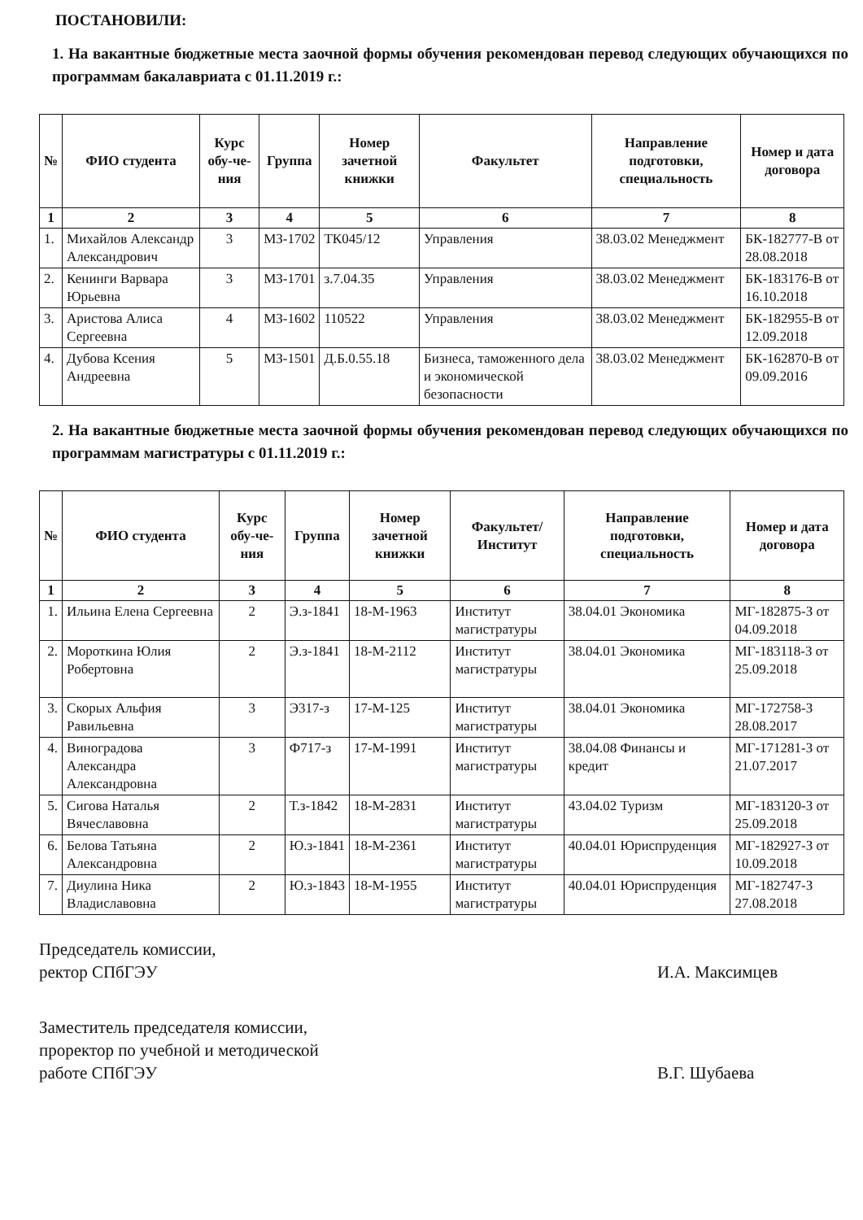ПОСТАНОВИЛИ:
1. На вакантные бюджетные места заочной формы обучения рекомендован перевод следующих обучающихся по программам бакалавриата с 01.11.2019 г.:
| № | ФИО студента | Курс обу-че-ния | Группа | Номер зачетной книжки | Факультет | Направление подготовки, специальность | Номер и дата договора |
| --- | --- | --- | --- | --- | --- | --- | --- |
| 1 | 2 | 3 | 4 | 5 | 6 | 7 | 8 |
| 1. | Михайлов Александр Александрович | 3 | МЗ-1702 | ТК045/12 | Управления | 38.03.02 Менеджмент | БК-182777-В от 28.08.2018 |
| 2. | Кенинги Варвара Юрьевна | 3 | МЗ-1701 | з.7.04.35 | Управления | 38.03.02 Менеджмент | БК-183176-В от 16.10.2018 |
| 3. | Аристова Алиса Сергеевна | 4 | МЗ-1602 | 110522 | Управления | 38.03.02 Менеджмент | БК-182955-В от 12.09.2018 |
| 4. | Дубова Ксения Андреевна | 5 | МЗ-1501 | Д.Б.0.55.18 | Бизнеса, таможенного дела и экономической безопасности | 38.03.02 Менеджмент | БК-162870-В от 09.09.2016 |
2. На вакантные бюджетные места заочной формы обучения рекомендован перевод следующих обучающихся по программам магистратуры с 01.11.2019 г.:
| № | ФИО студента | Курс обу-че-ния | Группа | Номер зачетной книжки | Факультет/ Институт | Направление подготовки, специальность | Номер и дата договора |
| --- | --- | --- | --- | --- | --- | --- | --- |
| 1 | 2 | 3 | 4 | 5 | 6 | 7 | 8 |
| 1. | Ильина Елена Сергеевна | 2 | Э.з-1841 | 18-М-1963 | Институт магистратуры | 38.04.01 Экономика | МГ-182875-З от 04.09.2018 |
| 2. | Мороткина Юлия Робертовна | 2 | Э.з-1841 | 18-М-2112 | Институт магистратуры | 38.04.01 Экономика | МГ-183118-З от 25.09.2018 |
| 3. | Скорых Альфия Равильевна | 3 | Э317-з | 17-М-125 | Институт магистратуры | 38.04.01 Экономика | МГ-172758-З 28.08.2017 |
| 4. | Виноградова Александра Александровна | 3 | Ф717-з | 17-М-1991 | Институт магистратуры | 38.04.08 Финансы и кредит | МГ-171281-З от 21.07.2017 |
| 5. | Сигова Наталья Вячеславовна | 2 | Т.з-1842 | 18-М-2831 | Институт магистратуры | 43.04.02 Туризм | МГ-183120-З от 25.09.2018 |
| 6. | Белова Татьяна Александровна | 2 | Ю.з-1841 | 18-М-2361 | Институт магистратуры | 40.04.01 Юриспруденция | МГ-182927-З от 10.09.2018 |
| 7. | Диулина Ника Владиславовна | 2 | Ю.з-1843 | 18-М-1955 | Институт магистратуры | 40.04.01 Юриспруденция | МГ-182747-З 27.08.2018 |
Председатель комиссии,
ректор СПбГЭУ
И.А. Максимцев
Заместитель председателя комиссии,
проректор по учебной и методической
работе СПбГЭУ
В.Г. Шубаева